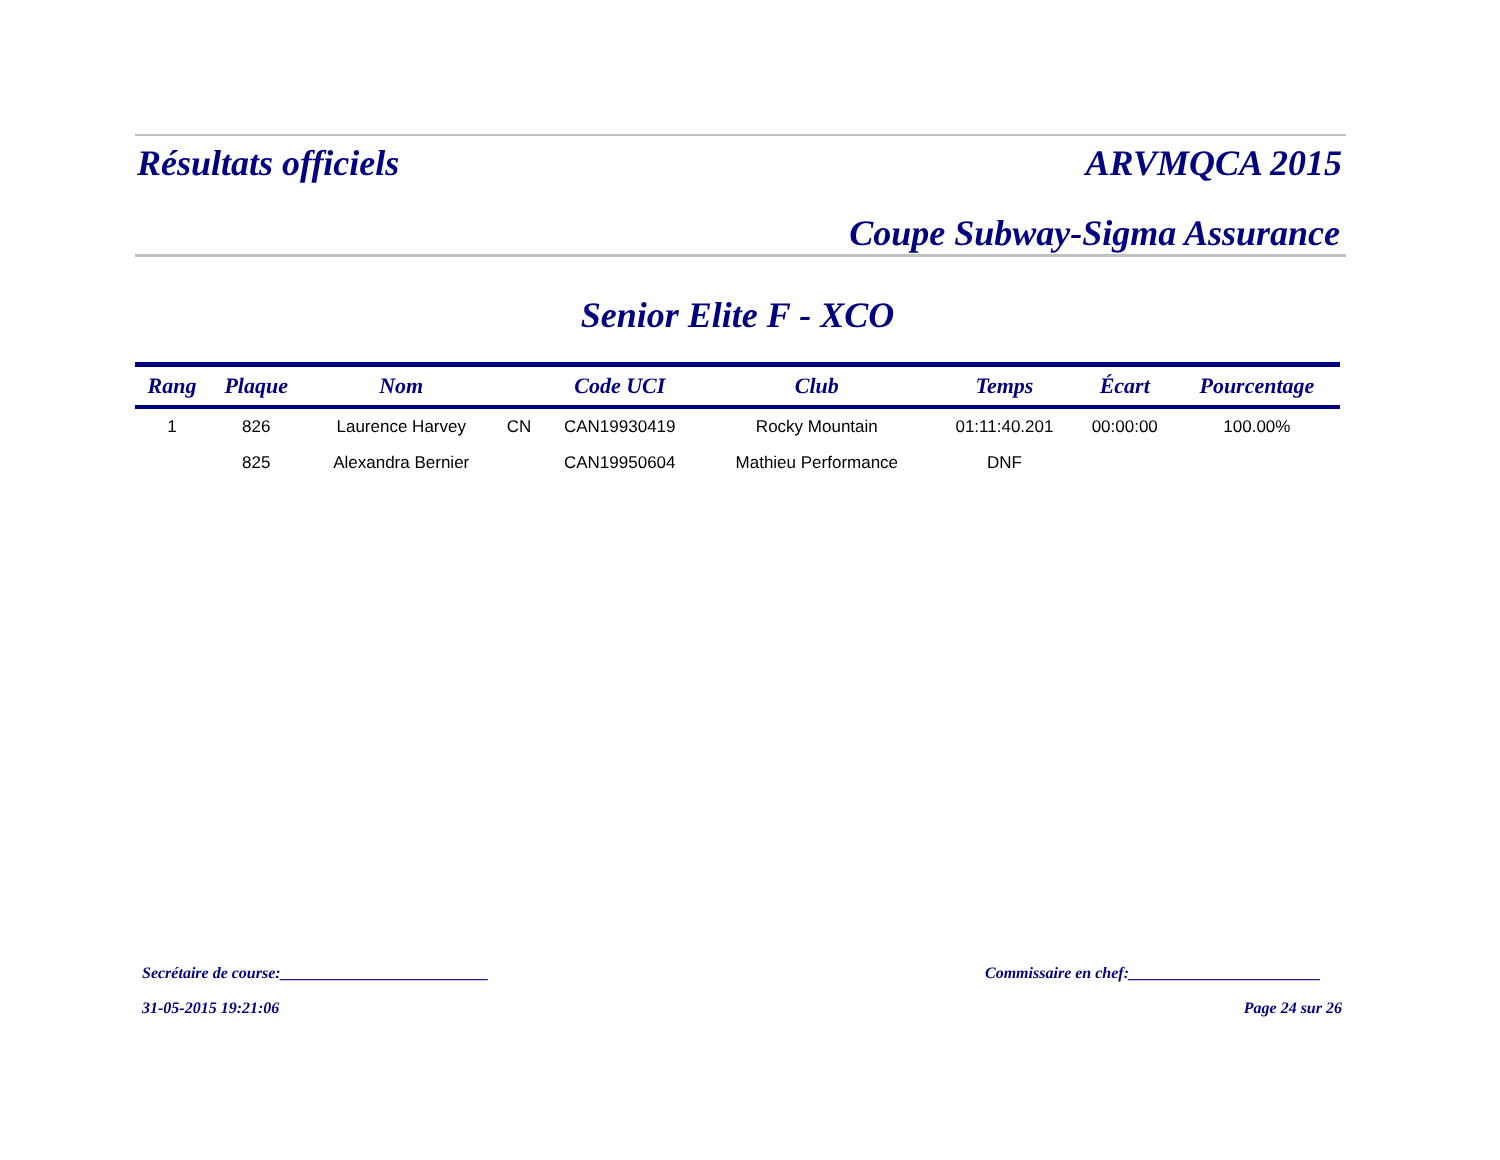Résultats officiels ARVMQCA 2015
Coupe Subway-Sigma Assurance
Senior Elite F - XCO
| Rang | Plaque | Nom | | Code UCI | Club | Temps | Écart | Pourcentage |
| --- | --- | --- | --- | --- | --- | --- | --- | --- |
| 1 | 826 | Laurence Harvey | CN | CAN19930419 | Rocky Mountain | 01:11:40.201 | 00:00:00 | 100.00% |
| | 825 | Alexandra Bernier | | CAN19950604 | Mathieu Performance | DNF | | |
Secrétaire de course:__________________________
Commissaire en chef:________________________
31-05-2015 19:21:06 Page 24 sur 26